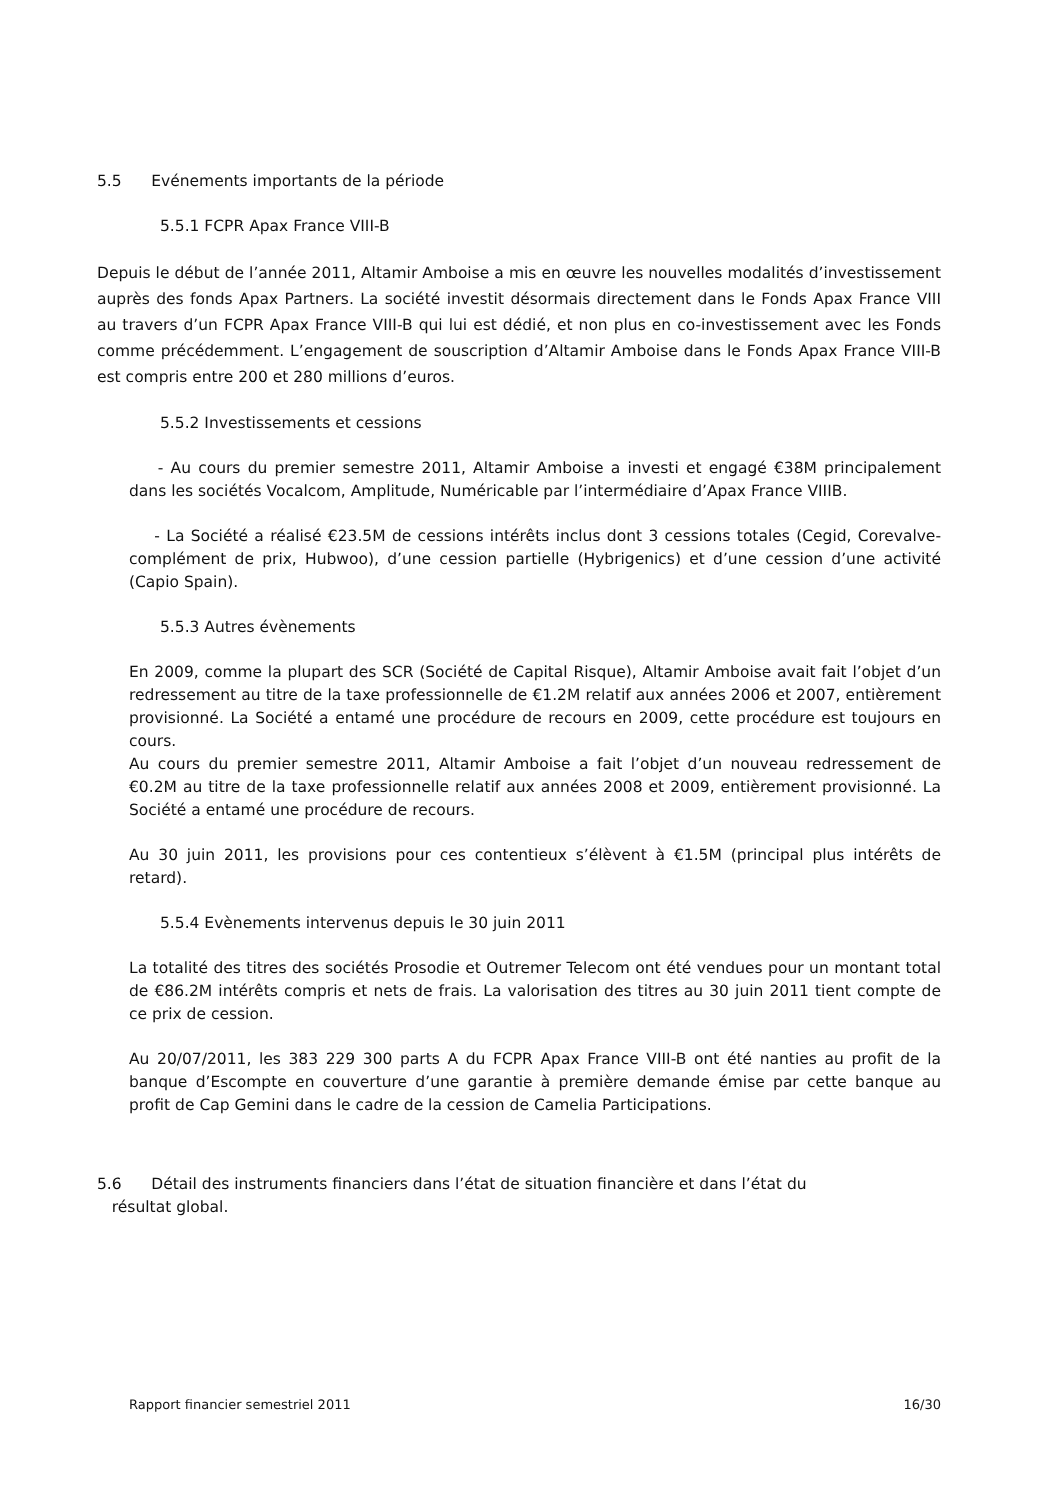5.5 Evénements importants de la période
5.5.1 FCPR Apax France VIII-B
Depuis le début de l’année 2011, Altamir Amboise a mis en œuvre les nouvelles modalités d’investissement auprès des fonds Apax Partners. La société investit désormais directement dans le Fonds Apax France VIII au travers d’un FCPR Apax France VIII-B qui lui est dédié, et non plus en co-investissement avec les Fonds comme précédemment. L’engagement de souscription d’Altamir Amboise dans le Fonds Apax France VIII-B est compris entre 200 et 280 millions d’euros.
5.5.2 Investissements et cessions
- Au cours du premier semestre 2011, Altamir Amboise a investi et engagé €38M principalement dans les sociétés Vocalcom, Amplitude, Numéricable par l’intermédiaire d’Apax France VIIIB.
- La Société a réalisé €23.5M de cessions intérêts inclus dont 3 cessions totales (Cegid, Corevalve-complément de prix, Hubwoo), d’une cession partielle (Hybrigenics) et d’une cession d’une activité (Capio Spain).
5.5.3 Autres évènements
En 2009, comme la plupart des SCR (Société de Capital Risque), Altamir Amboise avait fait l’objet d’un redressement au titre de la taxe professionnelle de €1.2M relatif aux années 2006 et 2007, entièrement provisionné. La Société a entamé une procédure de recours en 2009, cette procédure est toujours en cours.
Au cours du premier semestre 2011, Altamir Amboise a fait l’objet d’un nouveau redressement de €0.2M au titre de la taxe professionnelle relatif aux années 2008 et 2009, entièrement provisionné. La Société a entamé une procédure de recours.
Au 30 juin 2011, les provisions pour ces contentieux s’élèvent à €1.5M (principal plus intérêts de retard).
5.5.4 Evènements intervenus depuis le 30 juin 2011
La totalité des titres des sociétés Prosodie et Outremer Telecom ont été vendues pour un montant total de €86.2M intérêts compris et nets de frais. La valorisation des titres au 30 juin 2011 tient compte de ce prix de cession.
Au 20/07/2011, les 383 229 300 parts A du FCPR Apax France VIII-B ont été nanties au profit de la banque d’Escompte en couverture d’une garantie à première demande émise par cette banque au profit de Cap Gemini dans le cadre de la cession de Camelia Participations.
5.6 Détail des instruments financiers dans l’état de situation financière et dans l’état du
résultat global.
Rapport financier semestriel 2011 16/30